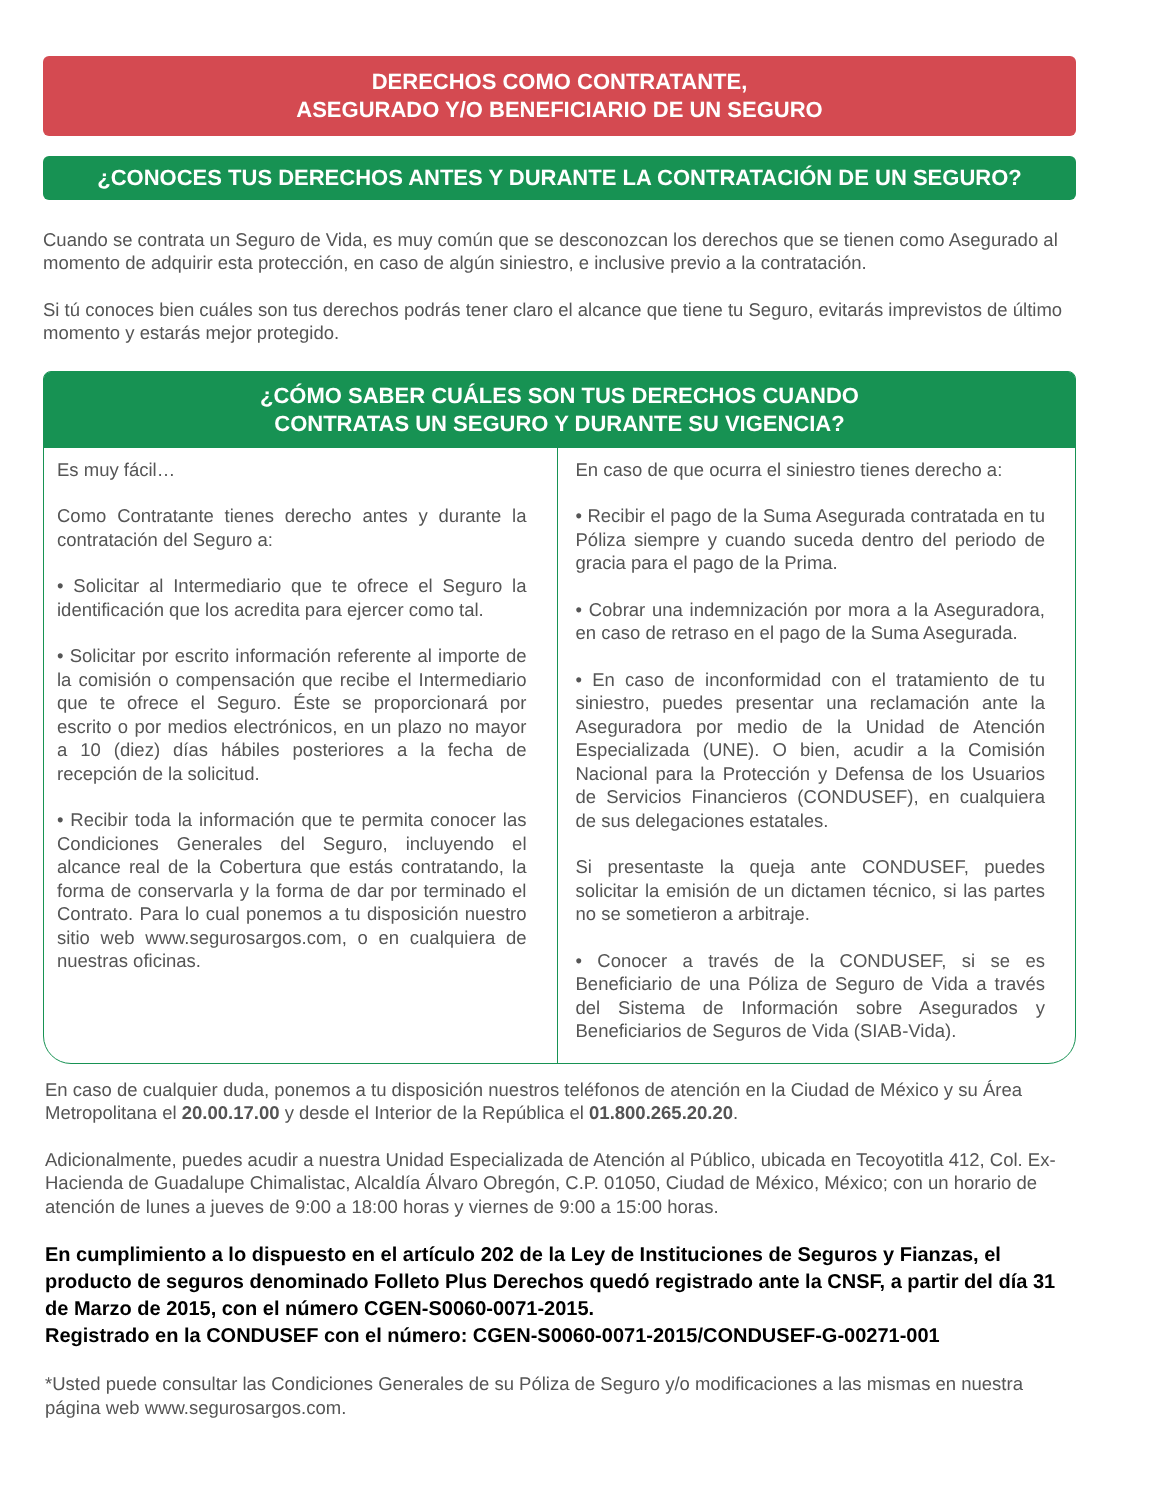DERECHOS COMO CONTRATANTE,
ASEGURADO Y/O BENEFICIARIO DE UN SEGURO
¿CONOCES TUS DERECHOS ANTES Y DURANTE LA CONTRATACIÓN DE UN SEGURO?
Cuando se contrata un Seguro de Vida, es muy común que se desconozcan los derechos que se tienen como Asegurado al momento de adquirir esta protección, en caso de algún siniestro, e inclusive previo a la contratación.
Si tú conoces bien cuáles son tus derechos podrás tener claro el alcance que tiene tu Seguro, evitarás imprevistos de último momento y estarás mejor protegido.
¿CÓMO SABER CUÁLES SON TUS DERECHOS CUANDO
CONTRATAS UN SEGURO Y DURANTE SU VIGENCIA?
Es muy fácil…
Como Contratante tienes derecho antes y durante la contratación del Seguro a:
• Solicitar al Intermediario que te ofrece el Seguro la identificación que los acredita para ejercer como tal.
• Solicitar por escrito información referente al importe de la comisión o compensación que recibe el Intermediario que te ofrece el Seguro. Éste se proporcionará por escrito o por medios electrónicos, en un plazo no mayor a 10 (diez) días hábiles posteriores a la fecha de recepción de la solicitud.
• Recibir toda la información que te permita conocer las Condiciones Generales del Seguro, incluyendo el alcance real de la Cobertura que estás contratando, la forma de conservarla y la forma de dar por terminado el Contrato. Para lo cual ponemos a tu disposición nuestro sitio web www.segurosargos.com, o en cualquiera de nuestras oficinas.
En caso de que ocurra el siniestro tienes derecho a:
• Recibir el pago de la Suma Asegurada contratada en tu Póliza siempre y cuando suceda dentro del periodo de gracia para el pago de la Prima.
• Cobrar una indemnización por mora a la Aseguradora, en caso de retraso en el pago de la Suma Asegurada.
• En caso de inconformidad con el tratamiento de tu siniestro, puedes presentar una reclamación ante la Aseguradora por medio de la Unidad de Atención Especializada (UNE). O bien, acudir a la Comisión Nacional para la Protección y Defensa de los Usuarios de Servicios Financieros (CONDUSEF), en cualquiera de sus delegaciones estatales.
Si presentaste la queja ante CONDUSEF, puedes solicitar la emisión de un dictamen técnico, si las partes no se sometieron a arbitraje.
• Conocer a través de la CONDUSEF, si se es Beneficiario de una Póliza de Seguro de Vida a través del Sistema de Información sobre Asegurados y Beneficiarios de Seguros de Vida (SIAB-Vida).
En caso de cualquier duda, ponemos a tu disposición nuestros teléfonos de atención en la Ciudad de México y su Área Metropolitana el 20.00.17.00 y desde el Interior de la República el 01.800.265.20.20.
Adicionalmente, puedes acudir a nuestra Unidad Especializada de Atención al Público, ubicada en Tecoyotitla 412, Col. Ex-Hacienda de Guadalupe Chimalistac, Alcaldía Álvaro Obregón, C.P. 01050, Ciudad de México, México; con un horario de atención de lunes a jueves de 9:00 a 18:00 horas y viernes de 9:00 a 15:00 horas.
En cumplimiento a lo dispuesto en el artículo 202 de la Ley de Instituciones de Seguros y Fianzas, el producto de seguros denominado Folleto Plus Derechos quedó registrado ante la CNSF, a partir del día 31 de Marzo de 2015, con el número CGEN-S0060-0071-2015.
Registrado en la CONDUSEF con el número: CGEN-S0060-0071-2015/CONDUSEF-G-00271-001
*Usted puede consultar las Condiciones Generales de su Póliza de Seguro y/o modificaciones a las mismas en nuestra página web www.segurosargos.com.